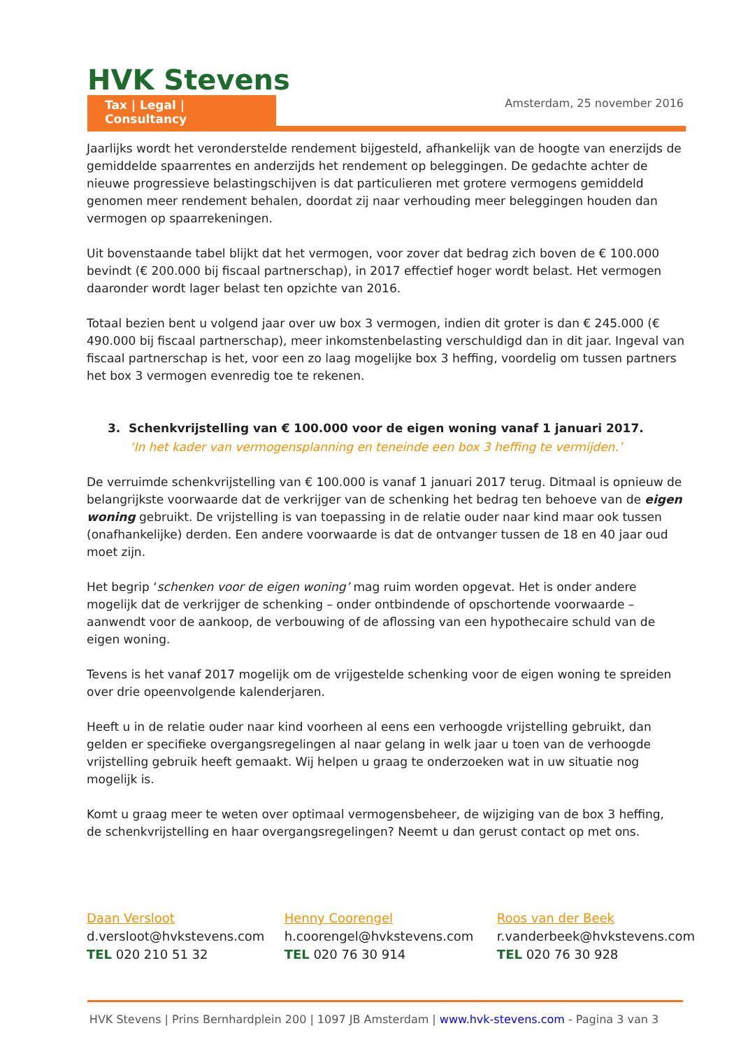HVK Stevens
Tax | Legal | Consultancy
Amsterdam, 25 november 2016
Jaarlijks wordt het veronderstelde rendement bijgesteld, afhankelijk van de hoogte van enerzijds de gemiddelde spaarrentes en anderzijds het rendement op beleggingen. De gedachte achter de nieuwe progressieve belastingschijven is dat particulieren met grotere vermogens gemiddeld genomen meer rendement behalen, doordat zij naar verhouding meer beleggingen houden dan vermogen op spaarrekeningen.
Uit bovenstaande tabel blijkt dat het vermogen, voor zover dat bedrag zich boven de € 100.000 bevindt (€ 200.000 bij fiscaal partnerschap), in 2017 effectief hoger wordt belast. Het vermogen daaronder wordt lager belast ten opzichte van 2016.
Totaal bezien bent u volgend jaar over uw box 3 vermogen, indien dit groter is dan € 245.000 (€ 490.000 bij fiscaal partnerschap), meer inkomstenbelasting verschuldigd dan in dit jaar. Ingeval van fiscaal partnerschap is het, voor een zo laag mogelijke box 3 heffing, voordelig om tussen partners het box 3 vermogen evenredig toe te rekenen.
3. Schenkvrijstelling van € 100.000 voor de eigen woning vanaf 1 januari 2017.
‘In het kader van vermogensplanning en teneinde een box 3 heffing te vermijden.’
De verruimde schenkvrijstelling van € 100.000 is vanaf 1 januari 2017 terug. Ditmaal is opnieuw de belangrijkste voorwaarde dat de verkrijger van de schenking het bedrag ten behoeve van de eigen woning gebruikt. De vrijstelling is van toepassing in de relatie ouder naar kind maar ook tussen (onafhankelijke) derden. Een andere voorwaarde is dat de ontvanger tussen de 18 en 40 jaar oud moet zijn.
Het begrip ‘schenken voor de eigen woning’ mag ruim worden opgevat. Het is onder andere mogelijk dat de verkrijger de schenking – onder ontbindende of opschortende voorwaarde – aanwendt voor de aankoop, de verbouwing of de aflossing van een hypothecaire schuld van de eigen woning.
Tevens is het vanaf 2017 mogelijk om de vrijgestelde schenking voor de eigen woning te spreiden over drie opeenvolgende kalenderjaren.
Heeft u in de relatie ouder naar kind voorheen al eens een verhoogde vrijstelling gebruikt, dan gelden er specifieke overgangsregelingen al naar gelang in welk jaar u toen van de verhoogde vrijstelling gebruik heeft gemaakt. Wij helpen u graag te onderzoeken wat in uw situatie nog mogelijk is.
Komt u graag meer te weten over optimaal vermogensbeheer, de wijziging van de box 3 heffing,
de schenkvrijstelling en haar overgangsregelingen? Neemt u dan gerust contact op met ons.
Daan Versloot
d.versloot@hvkstevens.com
TEL 020 210 51 32
Henny Coorengel
h.coorengel@hvkstevens.com
TEL 020 76 30 914
Roos van der Beek
r.vanderbeek@hvkstevens.com
TEL 020 76 30 928
HVK Stevens | Prins Bernhardplein 200 | 1097 JB Amsterdam | www.hvk-stevens.com - Pagina 3 van 3